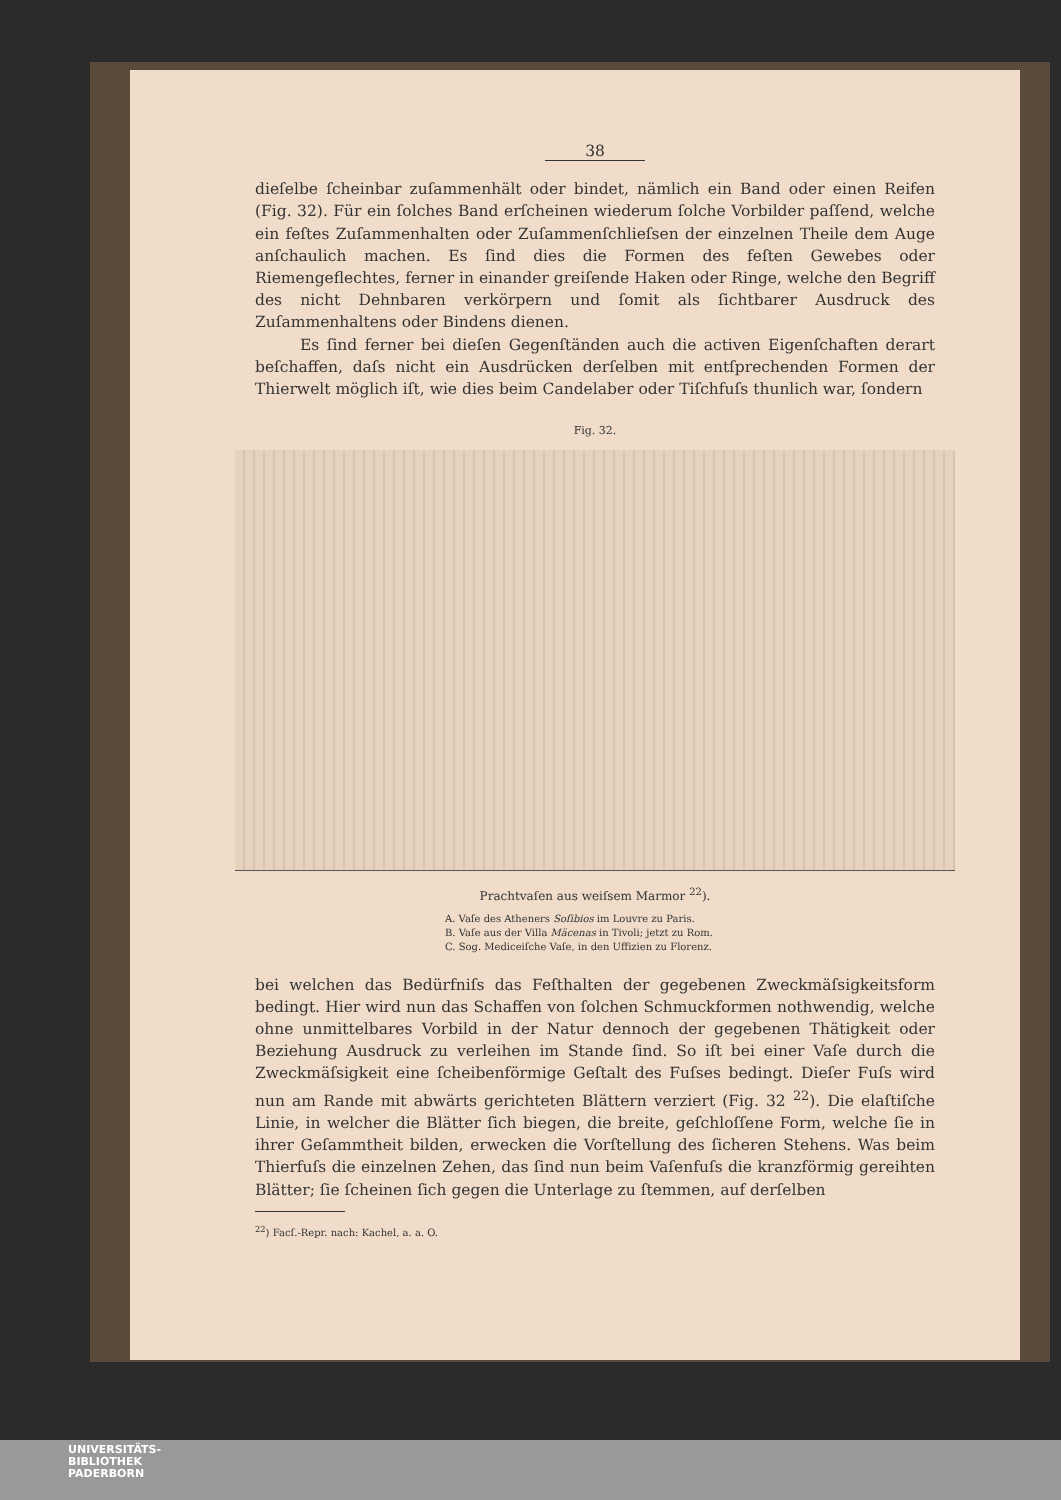38
dieſelbe ſcheinbar zuſammenhält oder bindet, nämlich ein Band oder einen Reifen (Fig. 32). Für ein ſolches Band erſcheinen wiederum ſolche Vorbilder paſſend, welche ein feſtes Zuſammenhalten oder Zuſammenſchlieſsen der einzelnen Theile dem Auge anſchaulich machen. Es ſind dies die Formen des feſten Gewebes oder Riemengeflechtes, ferner in einander greiſende Haken oder Ringe, welche den Begriff des nicht Dehnbaren verkörpern und ſomit als ſichtbarer Ausdruck des Zuſammenhaltens oder Bindens dienen.
Es ſind ferner bei dieſen Gegenſtänden auch die activen Eigenſchaften derart beſchaffen, daſs nicht ein Ausdrücken derſelben mit entſprechenden Formen der Thierwelt möglich iſt, wie dies beim Candelaber oder Tiſchfuſs thunlich war, ſondern
Fig. 32.
Prachtvaſen aus weiſsem Marmor <sup>22</sup>).
A. Vaſe des Atheners Soſibios im Louvre zu Paris.
B. Vaſe aus der Villa Mäcenas in Tivoli; jetzt zu Rom.
C. Sog. Mediceiſche Vaſe, in den Uffizien zu Florenz.
bei welchen das Bedürfniſs das Feſthalten der gegebenen Zweckmäſsigkeitsform bedingt. Hier wird nun das Schaffen von ſolchen Schmuckformen nothwendig, welche ohne unmittelbares Vorbild in der Natur dennoch der gegebenen Thätigkeit oder Beziehung Ausdruck zu verleihen im Stande ſind. So iſt bei einer Vaſe durch die Zweckmäſsigkeit eine ſcheibenförmige Geſtalt des Fuſses bedingt. Dieſer Fuſs wird nun am Rande mit abwärts gerichteten Blättern verziert (Fig. 32 <sup>22</sup>). Die elaſtiſche Linie, in welcher die Blätter ſich biegen, die breite, geſchloſſene Form, welche ſie in ihrer Geſammtheit bilden, erwecken die Vorſtellung des ſicheren Stehens. Was beim Thierfuſs die einzelnen Zehen, das ſind nun beim Vaſenfuſs die kranzförmig gereihten Blätter; ſie ſcheinen ſich gegen die Unterlage zu ſtemmen, auf derſelben
<sup>22</sup>) Facſ.-Repr. nach: Kachel, a. a. O.
UNIVERSITÄTS-
BIBLIOTHEK
PADERBORN